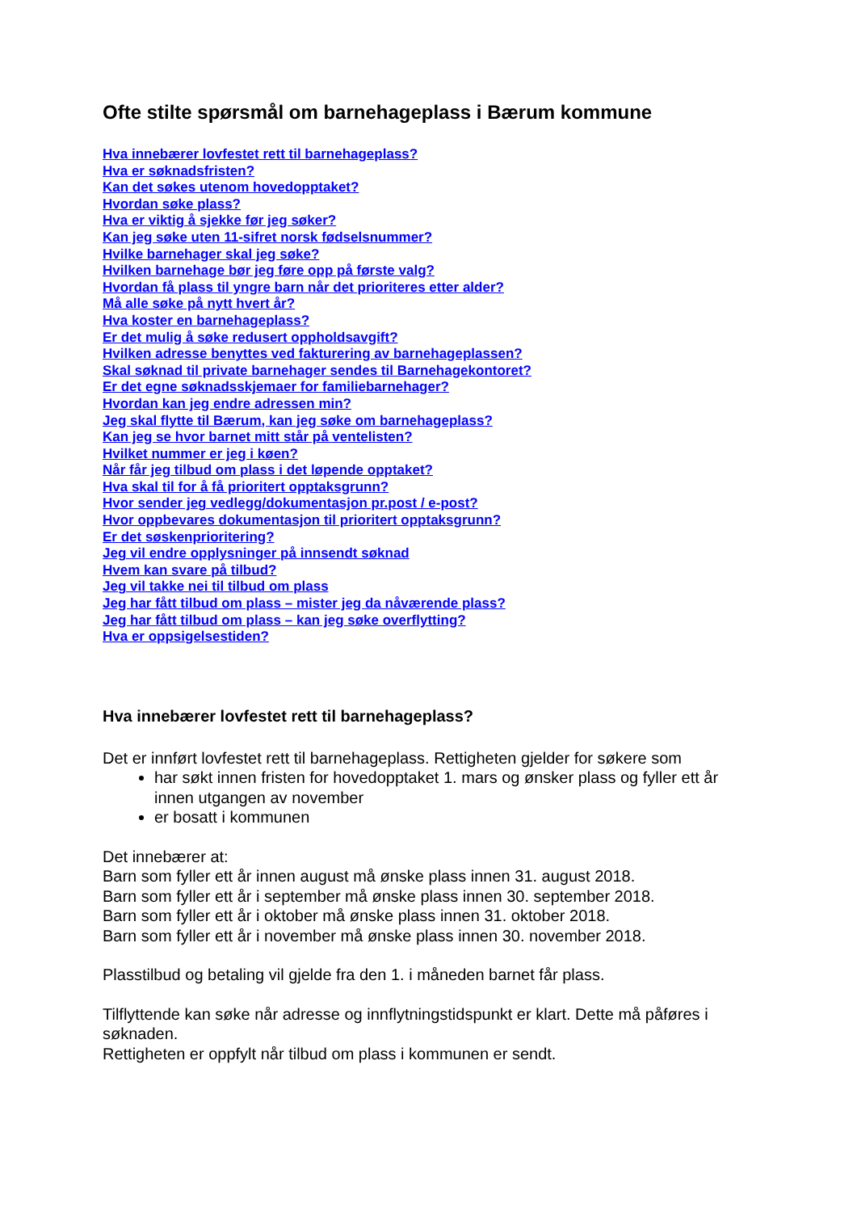Ofte stilte spørsmål om barnehageplass i Bærum kommune
Hva innebærer lovfestet rett til barnehageplass?
Hva er søknadsfristen?
Kan det søkes utenom hovedopptaket?
Hvordan søke plass?
Hva er viktig å sjekke før jeg søker?
Kan jeg søke uten 11-sifret norsk fødselsnummer?
Hvilke barnehager skal jeg søke?
Hvilken barnehage bør jeg føre opp på første valg?
Hvordan få plass til yngre barn når det prioriteres etter alder?
Må alle søke på nytt hvert år?
Hva koster en barnehageplass?
Er det mulig å søke redusert oppholdsavgift?
Hvilken adresse benyttes ved fakturering av barnehageplassen?
Skal søknad til private barnehager sendes til Barnehagekontoret?
Er det egne søknadsskjemaer for familiebarnehager?
Hvordan kan jeg endre adressen min?
Jeg skal flytte til Bærum, kan jeg søke om barnehageplass?
Kan jeg se hvor barnet mitt står på ventelisten?
Hvilket nummer er jeg i køen?
Når får jeg tilbud om plass i det løpende opptaket?
Hva skal til for å få prioritert opptaksgrunn?
Hvor sender jeg vedlegg/dokumentasjon pr.post / e-post?
Hvor oppbevares dokumentasjon til prioritert opptaksgrunn?
Er det søskenprioritering?
Jeg vil endre opplysninger på innsendt søknad
Hvem kan svare på tilbud?
Jeg vil takke nei til tilbud om plass
Jeg har fått tilbud om plass – mister jeg da nåværende plass?
Jeg har fått tilbud om plass – kan jeg søke overflytting?
Hva er oppsigelsestiden?
Hva innebærer lovfestet rett til barnehageplass?
Det er innført lovfestet rett til barnehageplass. Rettigheten gjelder for søkere som
har søkt innen fristen for hovedopptaket 1. mars og ønsker plass og fyller ett år innen utgangen av november
er bosatt i kommunen
Det innebærer at:
Barn som fyller ett år innen august må ønske plass innen 31. august 2018.
Barn som fyller ett år i september må ønske plass innen 30. september 2018.
Barn som fyller ett år i oktober må ønske plass innen 31. oktober 2018.
Barn som fyller ett år i november må ønske plass innen 30. november 2018.
Plasstilbud og betaling vil gjelde fra den 1. i måneden barnet får plass.
Tilflyttende kan søke når adresse og innflytningstidspunkt er klart. Dette må påføres i søknaden.
Rettigheten er oppfylt når tilbud om plass i kommunen er sendt.